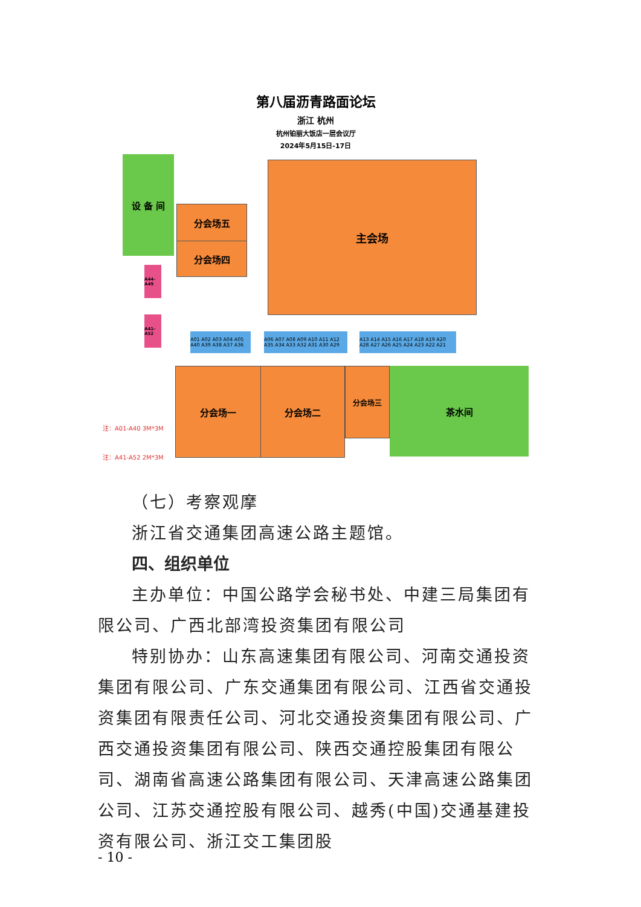第八届沥青路面论坛
浙江 杭州
杭州铂丽大饭店一层会议厅
2024年5月15日-17日
设 备 间
分会场五
分会场四
主会场
A44-A49
A41-A52
A01 A02 A03 A04 A05 A40 A39 A38 A37 A36
A06 A07 A08 A09 A10 A11 A12 A35 A34 A33 A32 A31 A30 A29
A13 A14 A15 A16 A17 A18 A19 A20 A28 A27 A26 A25 A24 A23 A22 A21
分会场一 分会场二 分会场三 茶水间
注：A01-A40 3M*3M
注：A41-A52 2M*3M
（七）考察观摩
浙江省交通集团高速公路主题馆。
四、组织单位
主办单位：中国公路学会秘书处、中建三局集团有限公司、广西北部湾投资集团有限公司
特别协办：山东高速集团有限公司、河南交通投资集团有限公司、广东交通集团有限公司、江西省交通投资集团有限责任公司、河北交通投资集团有限公司、广西交通投资集团有限公司、陕西交通控股集团有限公司、湖南省高速公路集团有限公司、天津高速公路集团公司、江苏交通控股有限公司、越秀(中国)交通基建投资有限公司、浙江交工集团股
- 10 -